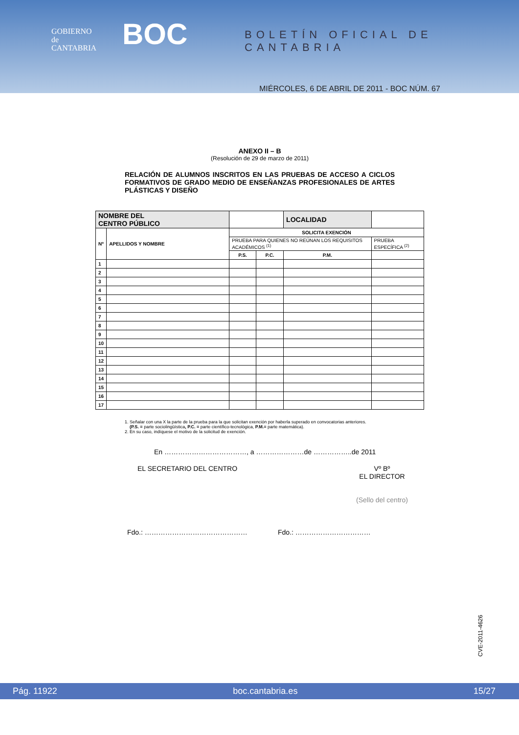GOBIERNO
de
CANTABRIA
BOC BOLETÍN OFICIAL DE CANTABRIA
MIÉRCOLES, 6 DE ABRIL DE 2011 - BOC NÚM. 67
ANEXO II – B
(Resolución de 29 de marzo de 2011)
RELACIÓN DE ALUMNOS INSCRITOS EN LAS PRUEBAS DE ACCESO A CICLOS FORMATIVOS DE GRADO MEDIO DE ENSEÑANZAS PROFESIONALES DE ARTES PLÁSTICAS Y DISEÑO
| NOMBRE DEL CENTRO PÚBLICO | | | | LOCALIDAD | |
| Nº | APELLIDOS Y NOMBRE | SOLICITA EXENCIÓN | | | |
| | | PRUEBA PARA QUIENES NO REÚNAN LOS REQUISITOS ACADÉMICOS <sup>(1)</sup> | | | PRUEBA ESPECÍFICA <sup>(2)</sup> |
| | | P.S. | P.C. | P.M. | |
| 1 | | | | | |
| 2 | | | | | |
| 3 | | | | | |
| 4 | | | | | |
| 5 | | | | | |
| 6 | | | | | |
| 7 | | | | | |
| 8 | | | | | |
| 9 | | | | | |
| 10 | | | | | |
| 11 | | | | | |
| 12 | | | | | |
| 13 | | | | | |
| 14 | | | | | |
| 15 | | | | | |
| 16 | | | | | |
| 17 | | | | | |
1. Señalar con una X la parte de la prueba para la que solicitan exención por haberla superado en convocatorias anteriores.
(P.S. = parte sociolingüística, P.C. = parte científico-tecnológica, P.M.= parte matemática).
2. En su caso, indíquese el motivo de la solicitud de exención.
En ………………………………, a …………………de ……………..de 2011
EL SECRETARIO DEL CENTRO Vº Bº
EL DIRECTOR
(Sello del centro)
Fdo.: ……………………………………… Fdo.: ……………………………
CVE-2011-4626
Pág. 11922 boc.cantabria.es 15/27